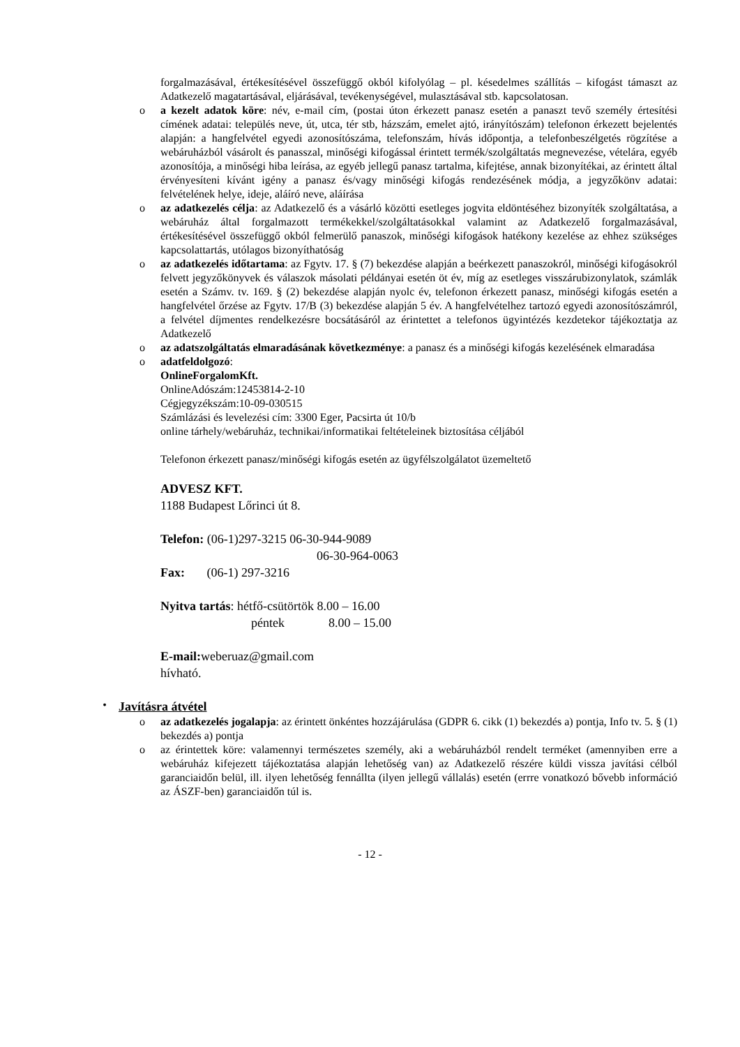forgalmazásával, értékesítésével összefüggő okból kifolyólag – pl. késedelmes szállítás – kifogást támaszt az Adatkezelő magatartásával, eljárásával, tevékenységével, mulasztásával stb. kapcsolatosan.
o a kezelt adatok köre: név, e-mail cím, (postai úton érkezett panasz esetén a panaszt tevő személy értesítési címének adatai: település neve, út, utca, tér stb, házszám, emelet ajtó, irányítószám) telefonon érkezett bejelentés alapján: a hangfelvétel egyedi azonosítószáma, telefonszám, hívás időpontja, a telefonbeszélgetés rögzítése a webáruházból vásárolt és panasszal, minőségi kifogással érintett termék/szolgáltatás megnevezése, vételára, egyéb azonosítója, a minőségi hiba leírása, az egyéb jellegű panasz tartalma, kifejtése, annak bizonyítékai, az érintett által érvényesíteni kívánt igény a panasz és/vagy minőségi kifogás rendezésének módja, a jegyzőkönv adatai: felvételének helye, ideje, aláíró neve, aláírása
o az adatkezelés célja: az Adatkezelő és a vásárló közötti esetleges jogvita eldöntéséhez bizonyíték szolgáltatása, a webáruház által forgalmazott termékekkel/szolgáltatásokkal valamint az Adatkezelő forgalmazásával, értékesítésével összefüggő okból felmerülő panaszok, minőségi kifogások hatékony kezelése az ehhez szükséges kapcsolattartás, utólagos bizonyíthatóság
o az adatkezelés időtartama: az Fgytv. 17. § (7) bekezdése alapján a beérkezett panaszokról, minőségi kifogásokról felvett jegyzőkönyvek és válaszok másolati példányai esetén öt év, míg az esetleges visszárubizonylatok, számlák esetén a Számv. tv. 169. § (2) bekezdése alapján nyolc év, telefonon érkezett panasz, minőségi kifogás esetén a hangfelvétel őrzése az Fgytv. 17/B (3) bekezdése alapján 5 év. A hangfelvételhez tartozó egyedi azonosítószámról, a felvétel díjmentes rendelkezésre bocsátásáról az érintettet a telefonos ügyintézés kezdetekor tájékoztatja az Adatkezelő
o az adatszolgáltatás elmaradásának következménye: a panasz és a minőségi kifogás kezelésének elmaradása
o adatfeldolgozó:
OnlineForgalomKft.
OnlineAdószám:12453814-2-10
Cégjegyzékszám:10-09-030515
Számlázási és levelezési cím: 3300 Eger, Pacsirta út 10/b
online tárhely/webáruház, technikai/informatikai feltételeinek biztosítása céljából
Telefonon érkezett panasz/minőségi kifogás esetén az ügyfélszolgálatot üzemeltető
ADVESZ KFT.
1188 Budapest Lőrinci út 8.
Telefon: (06-1)297-3215 06-30-944-9089
06-30-964-0063
Fax: (06-1) 297-3216
Nyitva tartás: hétfő-csütörtök 8.00 – 16.00
péntek 8.00 – 15.00
E-mail: weberuaz@gmail.com
hívható.
• Javításra átvétel
o az adatkezelés jogalapja: az érintett önkéntes hozzájárulása (GDPR 6. cikk (1) bekezdés a) pontja, Info tv. 5. § (1) bekezdés a) pontja
o az érintettek köre: valamennyi természetes személy, aki a webáruházból rendelt terméket (amennyiben erre a webáruház kifejezett tájékoztatása alapján lehetőség van) az Adatkezelő részére küldi vissza javítási célból garanciaidőn belül, ill. ilyen lehetőség fennállta (ilyen jellegű vállalás) esetén (errre vonatkozó bővebb információ az ÁSZF-ben) garanciaidőn túl is.
- 12 -